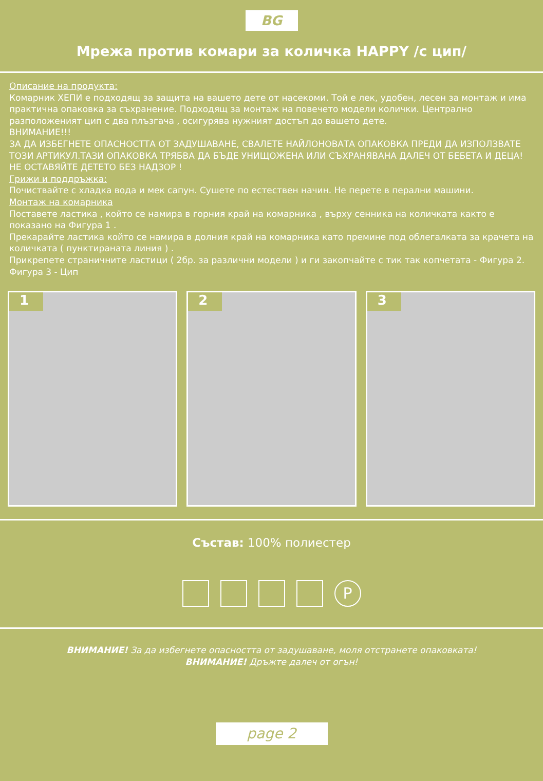BG
Мрежа против комари за количка HAPPY /с цип/
Описание на продукта:
Комарник ХЕПИ е подходящ за защита на вашето дете от насекоми. Той е лек, удобен, лесен за монтаж и има практична опаковка за съхранение. Подходящ за монтаж на повечето модели колички. Централно разположеният цип с два плъзгача , осигурява нужният достъп до вашето дете.
ВНИМАНИЕ!!!
ЗА ДА ИЗБЕГНЕТЕ ОПАСНОСТТА ОТ ЗАДУШАВАНЕ, СВАЛЕТЕ НАЙЛОНОВАТА ОПАКОВКА ПРЕДИ ДА ИЗПОЛЗВАТЕ ТОЗИ АРТИКУЛ.ТАЗИ ОПАКОВКА ТРЯБВА ДА БЪДЕ УНИЩОЖЕНА ИЛИ СЪХРАНЯВАНА ДАЛЕЧ ОТ БЕБЕТА И ДЕЦА! НЕ ОСТАВЯЙТЕ ДЕТЕТО БЕЗ НАДЗОР !
Грижи и поддръжка:
Почиствайте с хладка вода и мек сапун. Сушете по естествен начин. Не перете в перални машини.
Монтаж на комарника
Поставете ластика , който се намира в горния край на комарника , върху сенника на количката както е показано на Фигура 1 .
Прекарайте ластика който се намира в долния край на комарника като премине под облегалката за крачета на количката ( пунктираната линия ) .
Прикрепете страничните ластици ( 2бр. за различни модели ) и ги закопчайте с тик так копчетата - Фигура 2.
Фигура 3 - Цип
1
2
3
Състав: 100% полиестер
P
ВНИМАНИЕ! За да избегнете опасността от задушаване, моля отстранете опаковката!
ВНИМАНИЕ! Дръжте далеч от огън!
page 2